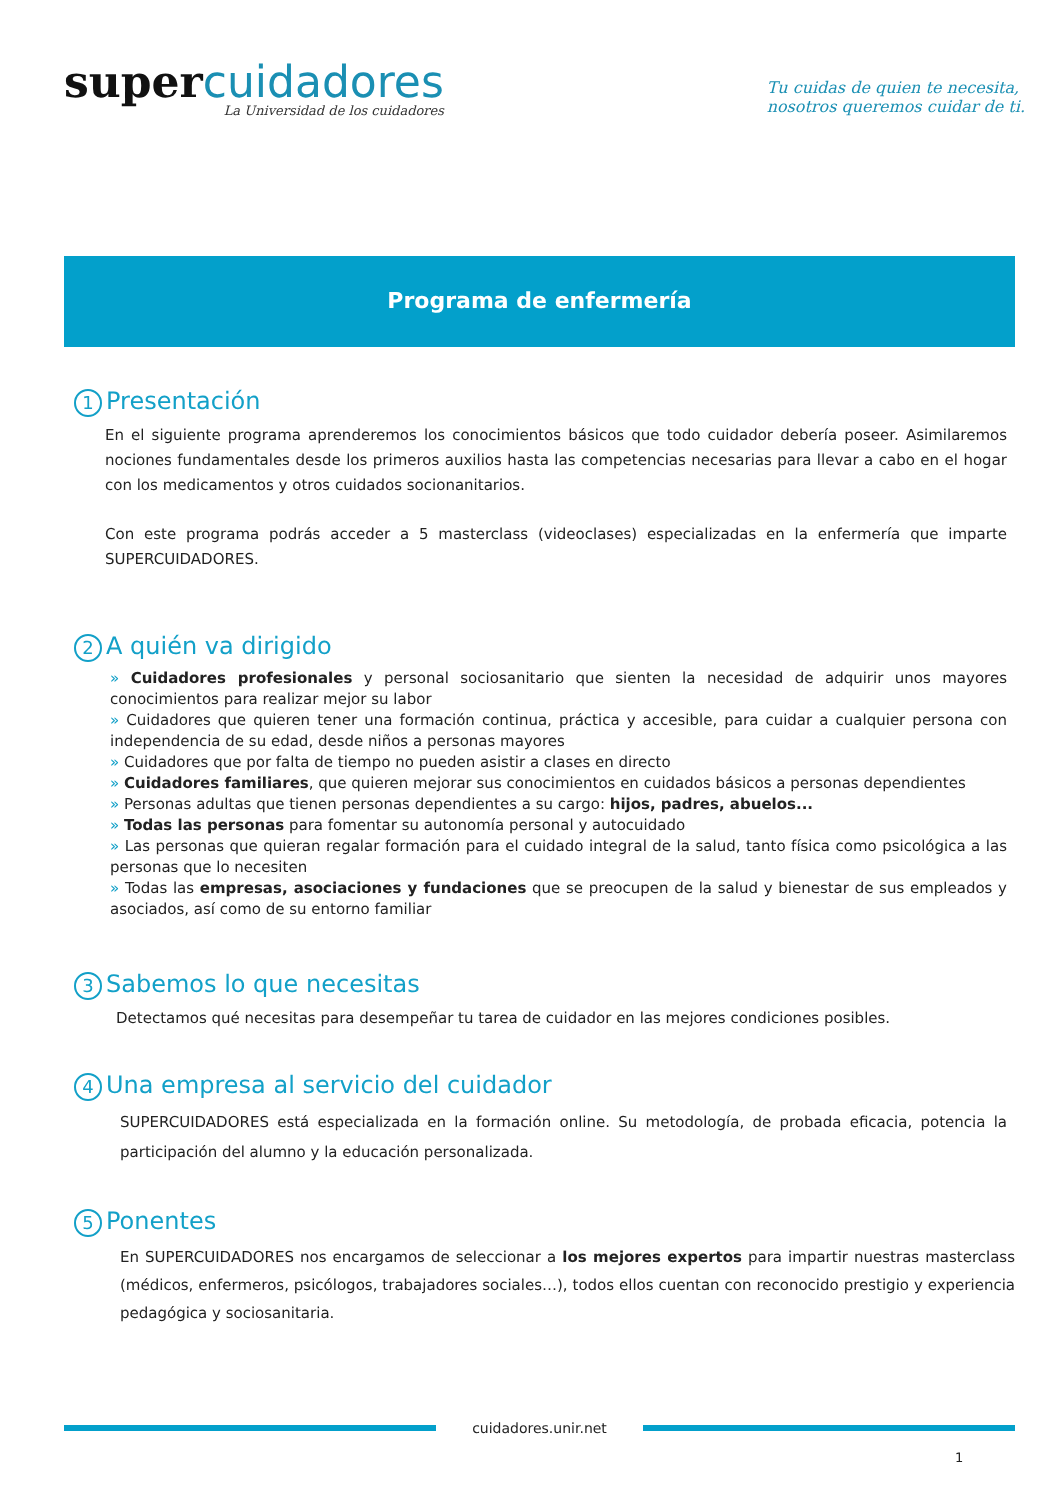super cuidadores
La Universidad de los cuidadores
Tu cuidas de quien te necesita,
nosotros queremos cuidar de ti.
Programa de enfermería
1 Presentación
En el siguiente programa aprenderemos los conocimientos básicos que todo cuidador debería poseer. Asimilaremos nociones fundamentales desde los primeros auxilios hasta las competencias necesarias para llevar a cabo en el hogar con los medicamentos y otros cuidados socionanitarios.
Con este programa podrás acceder a 5 masterclass (videoclases) especializadas en la enfermería que imparte SUPERCUIDADORES.
2 A quién va dirigido
» Cuidadores profesionales y personal sociosanitario que sienten la necesidad de adquirir unos mayores conocimientos para realizar mejor su labor
» Cuidadores que quieren tener una formación continua, práctica y accesible, para cuidar a cualquier persona con independencia de su edad, desde niños a personas mayores
» Cuidadores que por falta de tiempo no pueden asistir a clases en directo
» Cuidadores familiares, que quieren mejorar sus conocimientos en cuidados básicos a personas dependientes
» Personas adultas que tienen personas dependientes a su cargo: hijos, padres, abuelos...
» Todas las personas para fomentar su autonomía personal y autocuidado
» Las personas que quieran regalar formación para el cuidado integral de la salud, tanto física como psicológica a las personas que lo necesiten
» Todas las empresas, asociaciones y fundaciones que se preocupen de la salud y bienestar de sus empleados y asociados, así como de su entorno familiar
3 Sabemos lo que necesitas
Detectamos qué necesitas para desempeñar tu tarea de cuidador en las mejores condiciones posibles.
4 Una empresa al servicio del cuidador
SUPERCUIDADORES está especializada en la formación online. Su metodología, de probada eficacia, potencia la participación del alumno y la educación personalizada.
5 Ponentes
En SUPERCUIDADORES nos encargamos de seleccionar a los mejores expertos para impartir nuestras masterclass (médicos, enfermeros, psicólogos, trabajadores sociales…), todos ellos cuentan con reconocido prestigio y experiencia pedagógica y sociosanitaria.
cuidadores.unir.net
1